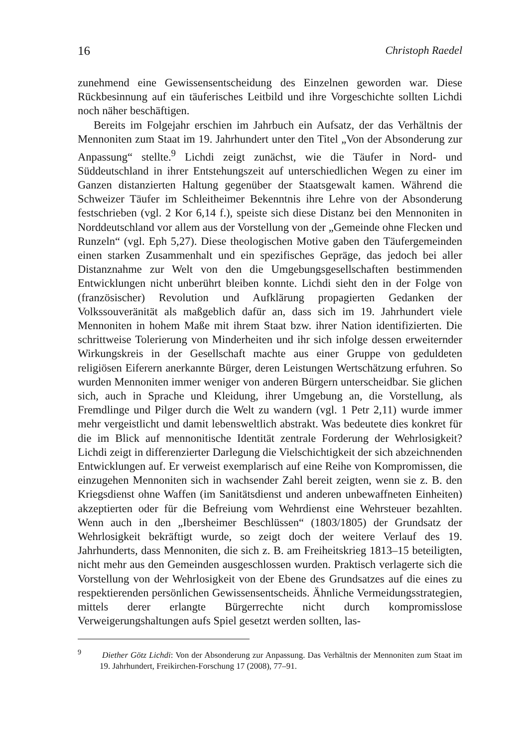16 Christoph Raedel
zunehmend eine Gewissensentscheidung des Einzelnen geworden war. Diese Rückbesinnung auf ein täuferisches Leitbild und ihre Vorgeschichte sollten Lichdi noch näher beschäftigen.
Bereits im Folgejahr erschien im Jahrbuch ein Aufsatz, der das Verhältnis der Mennoniten zum Staat im 19. Jahrhundert unter den Titel „Von der Absonderung zur Anpassung“ stellte.<sup>9</sup> Lichdi zeigt zunächst, wie die Täufer in Nord- und Süddeutschland in ihrer Entstehungszeit auf unterschiedlichen Wegen zu einer im Ganzen distanzierten Haltung gegenüber der Staatsgewalt kamen. Während die Schweizer Täufer im Schleitheimer Bekenntnis ihre Lehre von der Absonderung festschrieben (vgl. 2 Kor 6,14 f.), speiste sich diese Distanz bei den Mennoniten in Norddeutschland vor allem aus der Vorstellung von der „Gemeinde ohne Flecken und Runzeln“ (vgl. Eph 5,27). Diese theologischen Motive gaben den Täufergemeinden einen starken Zusammenhalt und ein spezifisches Gepräge, das jedoch bei aller Distanznahme zur Welt von den die Umgebungsgesellschaften bestimmenden Entwicklungen nicht unberührt bleiben konnte. Lichdi sieht den in der Folge von (französischer) Revolution und Aufklärung propagierten Gedanken der Volkssouveränität als maßgeblich dafür an, dass sich im 19. Jahrhundert viele Mennoniten in hohem Maße mit ihrem Staat bzw. ihrer Nation identifizierten. Die schrittweise Tolerierung von Minderheiten und ihr sich infolge dessen erweiternder Wirkungskreis in der Gesellschaft machte aus einer Gruppe von geduldeten religiösen Eiferern anerkannte Bürger, deren Leistungen Wertschätzung erfuhren. So wurden Mennoniten immer weniger von anderen Bürgern unterscheidbar. Sie glichen sich, auch in Sprache und Kleidung, ihrer Umgebung an, die Vorstellung, als Fremdlinge und Pilger durch die Welt zu wandern (vgl. 1 Petr 2,11) wurde immer mehr vergeistlicht und damit lebensweltlich abstrakt. Was bedeutete dies konkret für die im Blick auf mennonitische Identität zentrale Forderung der Wehrlosigkeit? Lichdi zeigt in differenzierter Darlegung die Vielschichtigkeit der sich abzeichnenden Entwicklungen auf. Er verweist exemplarisch auf eine Reihe von Kompromissen, die einzugehen Mennoniten sich in wachsender Zahl bereit zeigten, wenn sie z. B. den Kriegsdienst ohne Waffen (im Sanitätsdienst und anderen unbewaffneten Einheiten) akzeptierten oder für die Befreiung vom Wehrdienst eine Wehrsteuer bezahlten. Wenn auch in den „Ibersheimer Beschlüssen“ (1803/1805) der Grundsatz der Wehrlosigkeit bekräftigt wurde, so zeigt doch der weitere Verlauf des 19. Jahrhunderts, dass Mennoniten, die sich z. B. am Freiheitskrieg 1813–15 beteiligten, nicht mehr aus den Gemeinden ausgeschlossen wurden. Praktisch verlagerte sich die Vorstellung von der Wehrlosigkeit von der Ebene des Grundsatzes auf die eines zu respektierenden persönlichen Gewissensentscheids. Ähnliche Vermeidungsstrategien, mittels derer erlangte Bürgerrechte nicht durch kompromisslose Verweigerungshaltungen aufs Spiel gesetzt werden sollten, las-
<sup>9</sup> Diether Götz Lichdi: Von der Absonderung zur Anpassung. Das Verhältnis der Mennoniten zum Staat im 19. Jahrhundert, Freikirchen-Forschung 17 (2008), 77–91.